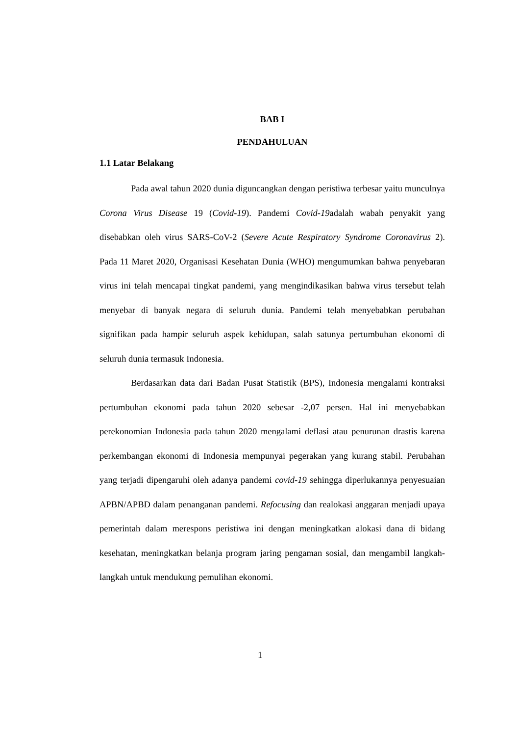BAB I
PENDAHULUAN
1.1 Latar Belakang
Pada awal tahun 2020 dunia diguncangkan dengan peristiwa terbesar yaitu munculnya Corona Virus Disease 19 (Covid-19). Pandemi Covid-19adalah wabah penyakit yang disebabkan oleh virus SARS-CoV-2 (Severe Acute Respiratory Syndrome Coronavirus 2). Pada 11 Maret 2020, Organisasi Kesehatan Dunia (WHO) mengumumkan bahwa penyebaran virus ini telah mencapai tingkat pandemi, yang mengindikasikan bahwa virus tersebut telah menyebar di banyak negara di seluruh dunia. Pandemi telah menyebabkan perubahan signifikan pada hampir seluruh aspek kehidupan, salah satunya pertumbuhan ekonomi di seluruh dunia termasuk Indonesia.
Berdasarkan data dari Badan Pusat Statistik (BPS), Indonesia mengalami kontraksi pertumbuhan ekonomi pada tahun 2020 sebesar -2,07 persen. Hal ini menyebabkan perekonomian Indonesia pada tahun 2020 mengalami deflasi atau penurunan drastis karena perkembangan ekonomi di Indonesia mempunyai pegerakan yang kurang stabil. Perubahan yang terjadi dipengaruhi oleh adanya pandemi covid-19 sehingga diperlukannya penyesuaian APBN/APBD dalam penanganan pandemi. Refocusing dan realokasi anggaran menjadi upaya pemerintah dalam merespons peristiwa ini dengan meningkatkan alokasi dana di bidang kesehatan, meningkatkan belanja program jaring pengaman sosial, dan mengambil langkah-langkah untuk mendukung pemulihan ekonomi.
1